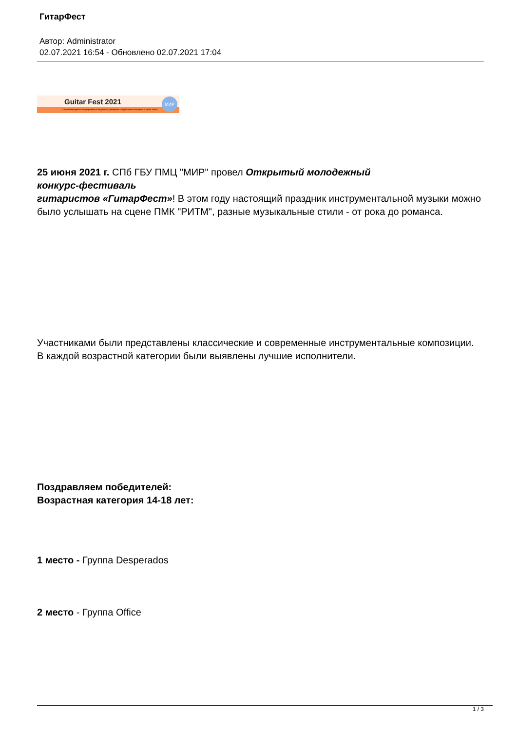ГитарФест
Автор: Administrator
02.07.2021 16:54 - Обновлено 02.07.2021 17:04
Guitar Fest 2021
Санкт-Петербургское государственное бюджетное учреждение «Подростково-молодежный центр «МИР»
МИР
25 июня 2021 г. СПб ГБУ ПМЦ "МИР" провел Открытый молодежный
конкурс-фестиваль
гитаристов «ГитарФест»! В этом году настоящий праздник инструментальной музыки можно
было услышать на сцене ПМК "РИТМ", разные музыкальные стили - от рока до романса.
Участниками были представлены классические и современные инструментальные композиции.
В каждой возрастной категории были выявлены лучшие исполнители.
Поздравляем победителей:
Возрастная категория 14-18 лет:
1 место - Группа Desperados
2 место - Группа Office
1 / 3